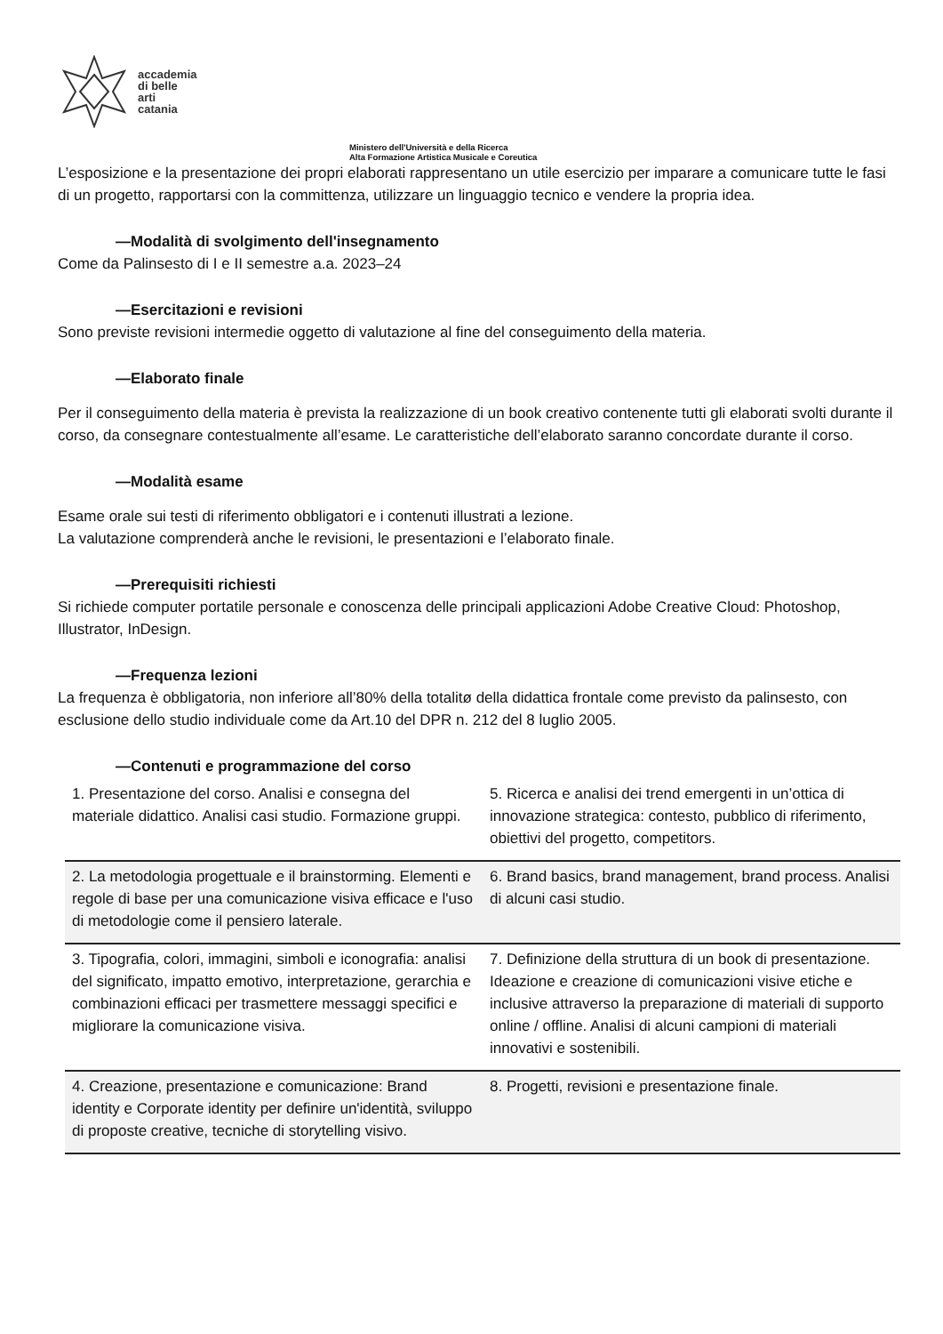accademia
di belle
arti
catania
Ministero dell'Università e della Ricerca
Alta Formazione Artistica Musicale e Coreutica
L’esposizione e la presentazione dei propri elaborati rappresentano un utile esercizio per imparare a comunicare tutte le fasi di un progetto, rapportarsi con la committenza, utilizzare un linguaggio tecnico e vendere la propria idea.
—Modalità di svolgimento dell'insegnamento
Come da Palinsesto di I e II semestre a.a. 2023–24
—Esercitazioni e revisioni
Sono previste revisioni intermedie oggetto di valutazione al fine del conseguimento della materia.
—Elaborato finale
Per il conseguimento della materia è prevista la realizzazione di un book creativo contenente tutti gli elaborati svolti durante il corso, da consegnare contestualmente all’esame. Le caratteristiche dell’elaborato saranno concordate durante il corso.
—Modalità esame
Esame orale sui testi di riferimento obbligatori e i contenuti illustrati a lezione.
La valutazione comprenderà anche le revisioni, le presentazioni e l’elaborato finale.
—Prerequisiti richiesti
Si richiede computer portatile personale e conoscenza delle principali applicazioni Adobe Creative Cloud: Photoshop, Illustrator, InDesign.
—Frequenza lezioni
La frequenza è obbligatoria, non inferiore all’80% della totalitø della didattica frontale come previsto da palinsesto, con esclusione dello studio individuale come da Art.10 del DPR n. 212 del 8 luglio 2005.
—Contenuti e programmazione del corso
| 1. Presentazione del corso. Analisi e consegna del materiale didattico. Analisi casi studio. Formazione gruppi. | 5. Ricerca e analisi dei trend emergenti in un’ottica di innovazione strategica: contesto, pubblico di riferimento, obiettivi del progetto, competitors. |
| 2. La metodologia progettuale e il brainstorming. Elementi e regole di base per una comunicazione visiva efficace e l'uso di metodologie come il pensiero laterale. | 6. Brand basics, brand management, brand process. Analisi di alcuni casi studio. |
| 3. Tipografia, colori, immagini, simboli e iconografia: analisi del significato, impatto emotivo, interpretazione, gerarchia e combinazioni efficaci per trasmettere messaggi specifici e migliorare la comunicazione visiva. | 7. Definizione della struttura di un book di presentazione. Ideazione e creazione di comunicazioni visive etiche e inclusive attraverso la preparazione di materiali di supporto online / offline. Analisi di alcuni campioni di materiali innovativi e sostenibili. |
| 4. Creazione, presentazione e comunicazione: Brand identity e Corporate identity per definire un'identità, sviluppo di proposte creative, tecniche di storytelling visivo. | 8. Progetti, revisioni e presentazione finale. |